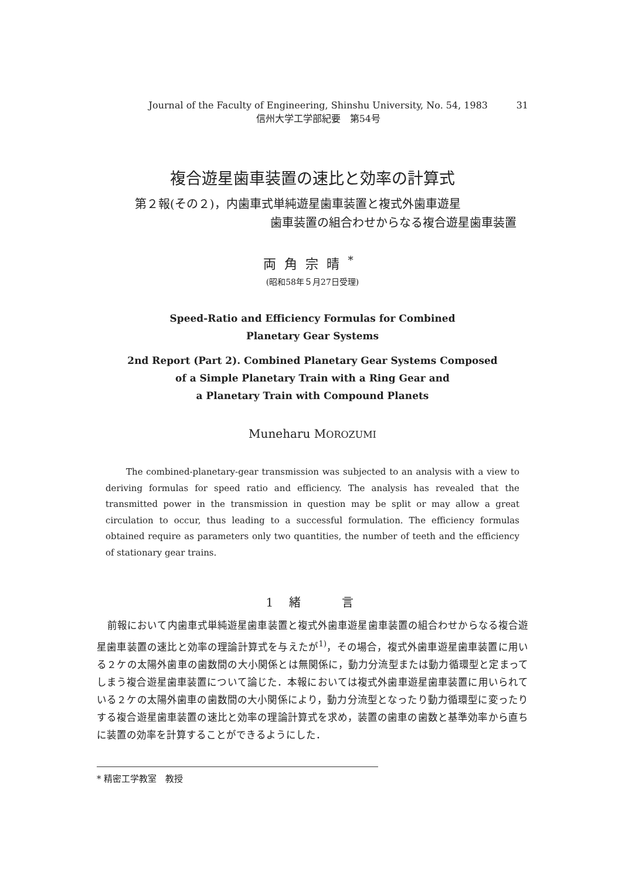Journal of the Faculty of Engineering, Shinshu University, No. 54, 1983
信州大学工学部紀要　第54号
31
複合遊星歯車装置の速比と効率の計算式
第２報(その２)，内歯車式単純遊星歯車装置と複式外歯車遊星
歯車装置の組合わせからなる複合遊星歯車装置
両角宗晴<sup>*</sup>
(昭和58年５月27日受理)
Speed-Ratio and Efficiency Formulas for Combined
Planetary Gear Systems
2nd Report (Part 2). Combined Planetary Gear Systems Composed
of a Simple Planetary Train with a Ring Gear and
a Planetary Train with Compound Planets
Muneharu MOROZUMI
The combined-planetary-gear transmission was subjected to an analysis with a view to deriving formulas for speed ratio and efficiency. The analysis has revealed that the transmitted power in the transmission in question may be split or may allow a great circulation to occur, thus leading to a successful formulation. The efficiency formulas obtained require as parameters only two quantities, the number of teeth and the efficiency of stationary gear trains.
1 緒　　言
前報において内歯車式単純遊星歯車装置と複式外歯車遊星歯車装置の組合わせからなる複合遊星歯車装置の速比と効率の理論計算式を与えたが<sup>1)</sup>，その場合，複式外歯車遊星歯車装置に用いる２ケの太陽外歯車の歯数間の大小関係とは無関係に，動力分流型または動力循環型と定まってしまう複合遊星歯車装置について論じた．本報においては複式外歯車遊星歯車装置に用いられている２ケの太陽外歯車の歯数間の大小関係により，動力分流型となったり動力循環型に変ったりする複合遊星歯車装置の速比と効率の理論計算式を求め，装置の歯車の歯数と基準効率から直ちに装置の効率を計算することができるようにした．
* 精密工学教室　教授